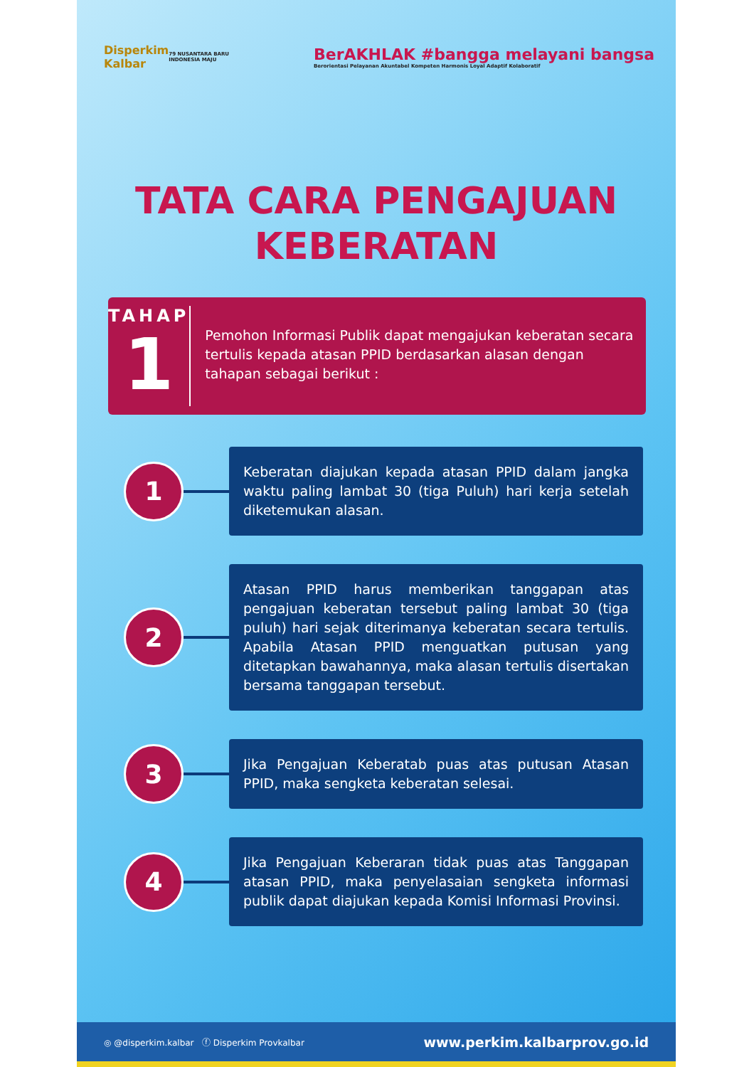Disperkim
Kalbar
79 NUSANTARA BARU
INDONESIA MAJU
BerAKHLAK #bangga melayani bangsa
Berorientasi Pelayanan Akuntabel Kompeten Harmonis Loyal Adaptif Kolaboratif
TATA CARA PENGAJUAN
KEBERATAN
TAHAP
1
Pemohon Informasi Publik dapat mengajukan keberatan secara tertulis kepada atasan PPID berdasarkan alasan dengan tahapan sebagai berikut :
1
Keberatan diajukan kepada atasan PPID dalam jangka waktu paling lambat 30 (tiga Puluh) hari kerja setelah diketemukan alasan.
2
Atasan PPID harus memberikan tanggapan atas pengajuan keberatan tersebut paling lambat 30 (tiga puluh) hari sejak diterimanya keberatan secara tertulis. Apabila Atasan PPID menguatkan putusan yang ditetapkan bawahannya, maka alasan tertulis disertakan bersama tanggapan tersebut.
3
Jika Pengajuan Keberatab puas atas putusan Atasan PPID, maka sengketa keberatan selesai.
4
Jika Pengajuan Keberaran tidak puas atas Tanggapan atasan PPID, maka penyelasaian sengketa informasi publik dapat diajukan kepada Komisi Informasi Provinsi.
◎ @disperkim.kalbar ⓕ Disperkim Provkalbar www.perkim.kalbarprov.go.id